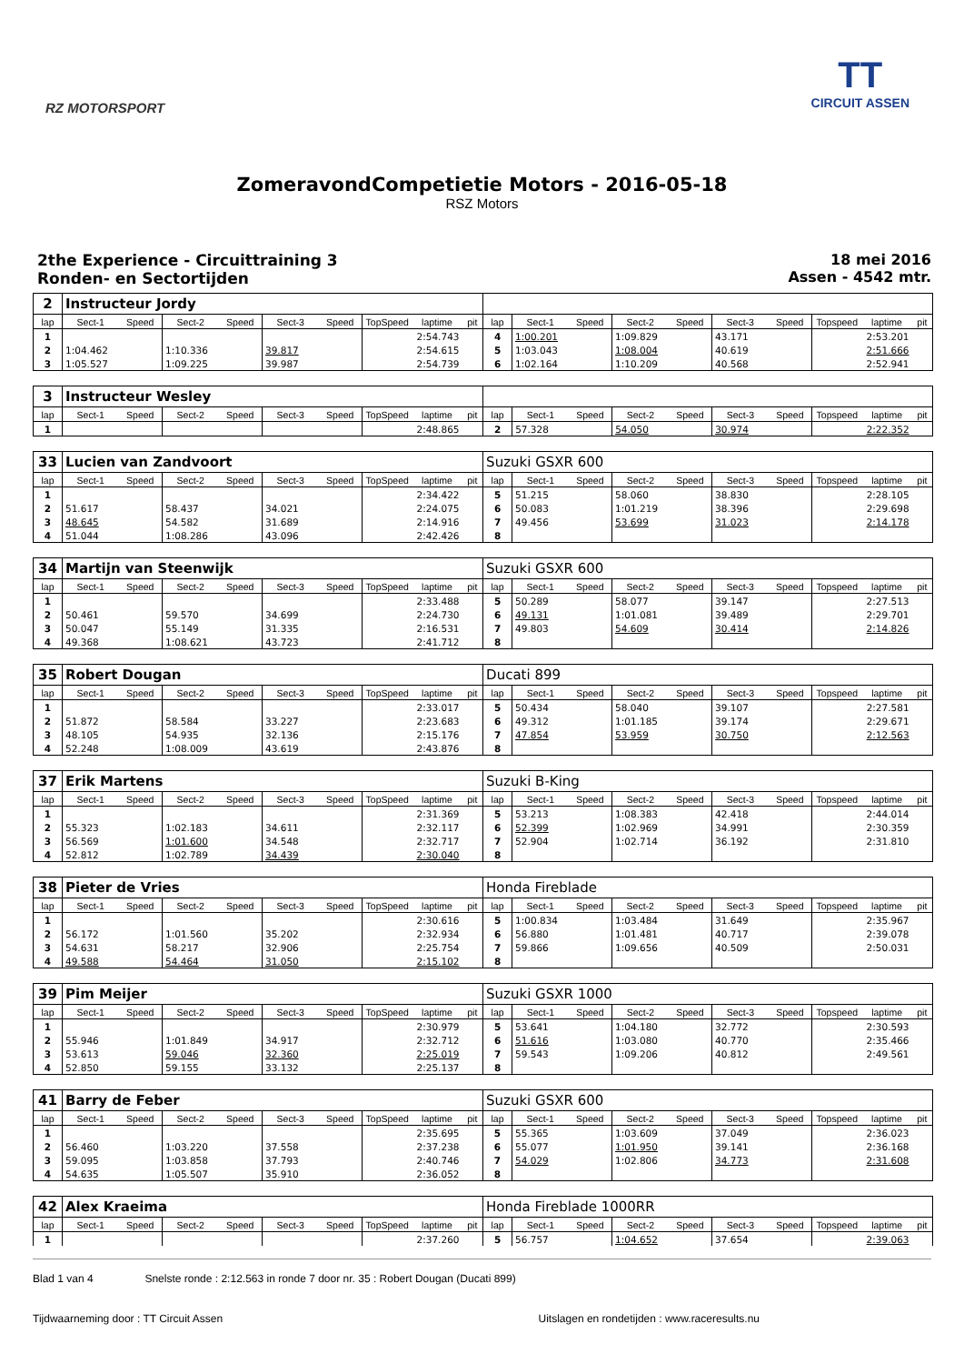RZ MOTORSPORT
TT
CIRCUIT ASSEN
ZomeravondCompetietie Motors - 2016-05-18
RSZ Motors
2the Experience - Circuittraining 3
Ronden- en Sectortijden
18 mei 2016
Assen - 4542 mtr.
| 2 | Instructeur Jordy | | | | | | | | | | | | | | | | | | |
| lap | Sect-1 | Speed | Sect-2 | Speed | Sect-3 | Speed | TopSpeed | laptime | pit | lap | Sect-1 | Speed | Sect-2 | Speed | Sect-3 | Speed | Topspeed | laptime | pit |
| 1 | | | | | | | | 2:54.743 | | 4 | 1:00.201 | | 1:09.829 | | 43.171 | | | 2:53.201 | |
| 2 | 1:04.462 | | 1:10.336 | | 39.817 | | | 2:54.615 | | 5 | 1:03.043 | | 1:08.004 | | 40.619 | | | 2:51.666 | |
| 3 | 1:05.527 | | 1:09.225 | | 39.987 | | | 2:54.739 | | 6 | 1:02.164 | | 1:10.209 | | 40.568 | | | 2:52.941 | |
| 3 | Instructeur Wesley | | | | | | | | | | | | | | | | | | |
| lap | Sect-1 | Speed | Sect-2 | Speed | Sect-3 | Speed | TopSpeed | laptime | pit | lap | Sect-1 | Speed | Sect-2 | Speed | Sect-3 | Speed | Topspeed | laptime | pit |
| 1 | | | | | | | | 2:48.865 | | 2 | 57.328 | | 54.050 | | 30.974 | | | 2:22.352 | |
| 33 | Lucien van Zandvoort | | | | | | | | | Suzuki GSXR 600 | | | | | | | | | |
| lap | Sect-1 | Speed | Sect-2 | Speed | Sect-3 | Speed | TopSpeed | laptime | pit | lap | Sect-1 | Speed | Sect-2 | Speed | Sect-3 | Speed | Topspeed | laptime | pit |
| 1 | | | | | | | | 2:34.422 | | 5 | 51.215 | | 58.060 | | 38.830 | | | 2:28.105 | |
| 2 | 51.617 | | 58.437 | | 34.021 | | | 2:24.075 | | 6 | 50.083 | | 1:01.219 | | 38.396 | | | 2:29.698 | |
| 3 | 48.645 | | 54.582 | | 31.689 | | | 2:14.916 | | 7 | 49.456 | | 53.699 | | 31.023 | | | 2:14.178 | |
| 4 | 51.044 | | 1:08.286 | | 43.096 | | | 2:42.426 | | 8 | | | | | | | | | |
| 34 | Martijn van Steenwijk | | | | | | | | | Suzuki GSXR 600 | | | | | | | | | |
| lap | Sect-1 | Speed | Sect-2 | Speed | Sect-3 | Speed | TopSpeed | laptime | pit | lap | Sect-1 | Speed | Sect-2 | Speed | Sect-3 | Speed | Topspeed | laptime | pit |
| 1 | | | | | | | | 2:33.488 | | 5 | 50.289 | | 58.077 | | 39.147 | | | 2:27.513 | |
| 2 | 50.461 | | 59.570 | | 34.699 | | | 2:24.730 | | 6 | 49.131 | | 1:01.081 | | 39.489 | | | 2:29.701 | |
| 3 | 50.047 | | 55.149 | | 31.335 | | | 2:16.531 | | 7 | 49.803 | | 54.609 | | 30.414 | | | 2:14.826 | |
| 4 | 49.368 | | 1:08.621 | | 43.723 | | | 2:41.712 | | 8 | | | | | | | | | |
| 35 | Robert Dougan | | | | | | | | | Ducati 899 | | | | | | | | | |
| lap | Sect-1 | Speed | Sect-2 | Speed | Sect-3 | Speed | TopSpeed | laptime | pit | lap | Sect-1 | Speed | Sect-2 | Speed | Sect-3 | Speed | Topspeed | laptime | pit |
| 1 | | | | | | | | 2:33.017 | | 5 | 50.434 | | 58.040 | | 39.107 | | | 2:27.581 | |
| 2 | 51.872 | | 58.584 | | 33.227 | | | 2:23.683 | | 6 | 49.312 | | 1:01.185 | | 39.174 | | | 2:29.671 | |
| 3 | 48.105 | | 54.935 | | 32.136 | | | 2:15.176 | | 7 | 47.854 | | 53.959 | | 30.750 | | | 2:12.563 | |
| 4 | 52.248 | | 1:08.009 | | 43.619 | | | 2:43.876 | | 8 | | | | | | | | | |
| 37 | Erik Martens | | | | | | | | | Suzuki B-King | | | | | | | | | |
| lap | Sect-1 | Speed | Sect-2 | Speed | Sect-3 | Speed | TopSpeed | laptime | pit | lap | Sect-1 | Speed | Sect-2 | Speed | Sect-3 | Speed | Topspeed | laptime | pit |
| 1 | | | | | | | | 2:31.369 | | 5 | 53.213 | | 1:08.383 | | 42.418 | | | 2:44.014 | |
| 2 | 55.323 | | 1:02.183 | | 34.611 | | | 2:32.117 | | 6 | 52.399 | | 1:02.969 | | 34.991 | | | 2:30.359 | |
| 3 | 56.569 | | 1:01.600 | | 34.548 | | | 2:32.717 | | 7 | 52.904 | | 1:02.714 | | 36.192 | | | 2:31.810 | |
| 4 | 52.812 | | 1:02.789 | | 34.439 | | | 2:30.040 | | 8 | | | | | | | | | |
| 38 | Pieter de Vries | | | | | | | | | Honda Fireblade | | | | | | | | | |
| lap | Sect-1 | Speed | Sect-2 | Speed | Sect-3 | Speed | TopSpeed | laptime | pit | lap | Sect-1 | Speed | Sect-2 | Speed | Sect-3 | Speed | Topspeed | laptime | pit |
| 1 | | | | | | | | 2:30.616 | | 5 | 1:00.834 | | 1:03.484 | | 31.649 | | | 2:35.967 | |
| 2 | 56.172 | | 1:01.560 | | 35.202 | | | 2:32.934 | | 6 | 56.880 | | 1:01.481 | | 40.717 | | | 2:39.078 | |
| 3 | 54.631 | | 58.217 | | 32.906 | | | 2:25.754 | | 7 | 59.866 | | 1:09.656 | | 40.509 | | | 2:50.031 | |
| 4 | 49.588 | | 54.464 | | 31.050 | | | 2:15.102 | | 8 | | | | | | | | | |
| 39 | Pim Meijer | | | | | | | | | Suzuki GSXR 1000 | | | | | | | | | |
| lap | Sect-1 | Speed | Sect-2 | Speed | Sect-3 | Speed | TopSpeed | laptime | pit | lap | Sect-1 | Speed | Sect-2 | Speed | Sect-3 | Speed | Topspeed | laptime | pit |
| 1 | | | | | | | | 2:30.979 | | 5 | 53.641 | | 1:04.180 | | 32.772 | | | 2:30.593 | |
| 2 | 55.946 | | 1:01.849 | | 34.917 | | | 2:32.712 | | 6 | 51.616 | | 1:03.080 | | 40.770 | | | 2:35.466 | |
| 3 | 53.613 | | 59.046 | | 32.360 | | | 2:25.019 | | 7 | 59.543 | | 1:09.206 | | 40.812 | | | 2:49.561 | |
| 4 | 52.850 | | 59.155 | | 33.132 | | | 2:25.137 | | 8 | | | | | | | | | |
| 41 | Barry de Feber | | | | | | | | | Suzuki GSXR 600 | | | | | | | | | |
| lap | Sect-1 | Speed | Sect-2 | Speed | Sect-3 | Speed | TopSpeed | laptime | pit | lap | Sect-1 | Speed | Sect-2 | Speed | Sect-3 | Speed | Topspeed | laptime | pit |
| 1 | | | | | | | | 2:35.695 | | 5 | 55.365 | | 1:03.609 | | 37.049 | | | 2:36.023 | |
| 2 | 56.460 | | 1:03.220 | | 37.558 | | | 2:37.238 | | 6 | 55.077 | | 1:01.950 | | 39.141 | | | 2:36.168 | |
| 3 | 59.095 | | 1:03.858 | | 37.793 | | | 2:40.746 | | 7 | 54.029 | | 1:02.806 | | 34.773 | | | 2:31.608 | |
| 4 | 54.635 | | 1:05.507 | | 35.910 | | | 2:36.052 | | 8 | | | | | | | | | |
| 42 | Alex Kraeima | | | | | | | | | Honda Fireblade 1000RR | | | | | | | | | |
| lap | Sect-1 | Speed | Sect-2 | Speed | Sect-3 | Speed | TopSpeed | laptime | pit | lap | Sect-1 | Speed | Sect-2 | Speed | Sect-3 | Speed | Topspeed | laptime | pit |
| 1 | | | | | | | | 2:37.260 | | 5 | 56.757 | | 1:04.652 | | 37.654 | | | 2:39.063 | |
Blad 1 van 4 Snelste ronde : 2:12.563 in ronde 7 door nr. 35 : Robert Dougan (Ducati 899)
Tijdwaarneming door : TT Circuit Assen Uitslagen en rondetijden : www.raceresults.nu